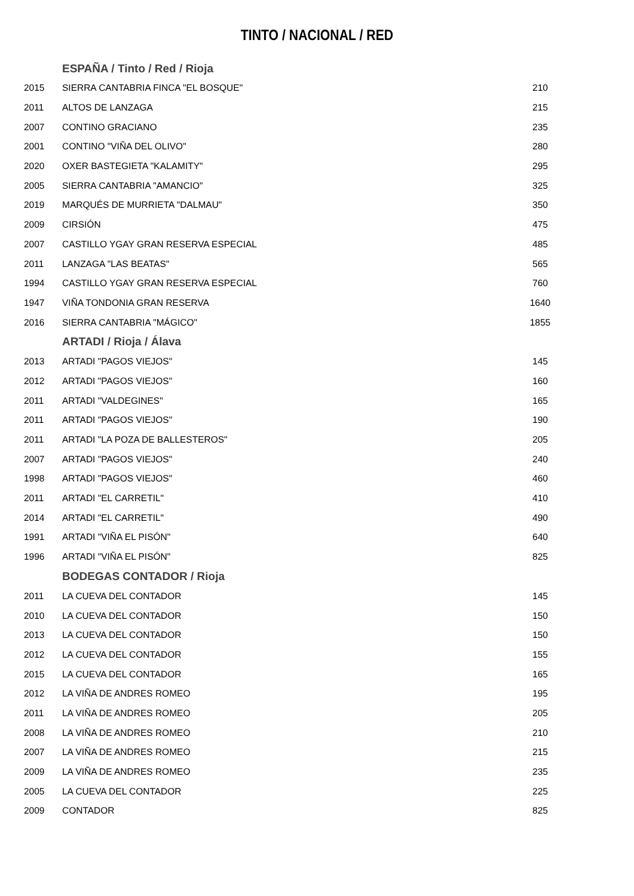TINTO / NACIONAL / RED
| | ESPAÑA / Tinto / Red / Rioja | |
| 2015 | SIERRA CANTABRIA FINCA "EL BOSQUE" | 210 |
| 2011 | ALTOS DE LANZAGA | 215 |
| 2007 | CONTINO GRACIANO | 235 |
| 2001 | CONTINO "VIÑA DEL OLIVO" | 280 |
| 2020 | OXER BASTEGIETA "KALAMITY" | 295 |
| 2005 | SIERRA CANTABRIA "AMANCIO" | 325 |
| 2019 | MARQUÉS DE MURRIETA "DALMAU" | 350 |
| 2009 | CIRSIÓN | 475 |
| 2007 | CASTILLO YGAY GRAN RESERVA ESPECIAL | 485 |
| 2011 | LANZAGA "LAS BEATAS" | 565 |
| 1994 | CASTILLO YGAY GRAN RESERVA ESPECIAL | 760 |
| 1947 | VIÑA TONDONIA GRAN RESERVA | 1640 |
| 2016 | SIERRA CANTABRIA "MÁGICO" | 1855 |
| | ARTADI / Rioja / Álava | |
| 2013 | ARTADI "PAGOS VIEJOS" | 145 |
| 2012 | ARTADI "PAGOS VIEJOS" | 160 |
| 2011 | ARTADI "VALDEGINES" | 165 |
| 2011 | ARTADI "PAGOS VIEJOS" | 190 |
| 2011 | ARTADI "LA POZA DE BALLESTEROS" | 205 |
| 2007 | ARTADI "PAGOS VIEJOS" | 240 |
| 1998 | ARTADI "PAGOS VIEJOS" | 460 |
| 2011 | ARTADI "EL CARRETIL" | 410 |
| 2014 | ARTADI "EL CARRETIL" | 490 |
| 1991 | ARTADI "VIÑA EL PISÓN" | 640 |
| 1996 | ARTADI "VIÑA EL PISÓN" | 825 |
| | BODEGAS CONTADOR / Rioja | |
| 2011 | LA CUEVA DEL CONTADOR | 145 |
| 2010 | LA CUEVA DEL CONTADOR | 150 |
| 2013 | LA CUEVA DEL CONTADOR | 150 |
| 2012 | LA CUEVA DEL CONTADOR | 155 |
| 2015 | LA CUEVA DEL CONTADOR | 165 |
| 2012 | LA VIÑA DE ANDRES ROMEO | 195 |
| 2011 | LA VIÑA DE ANDRES ROMEO | 205 |
| 2008 | LA VIÑA DE ANDRES ROMEO | 210 |
| 2007 | LA VIÑA DE ANDRES ROMEO | 215 |
| 2009 | LA VIÑA DE ANDRES ROMEO | 235 |
| 2005 | LA CUEVA DEL CONTADOR | 225 |
| 2009 | CONTADOR | 825 |